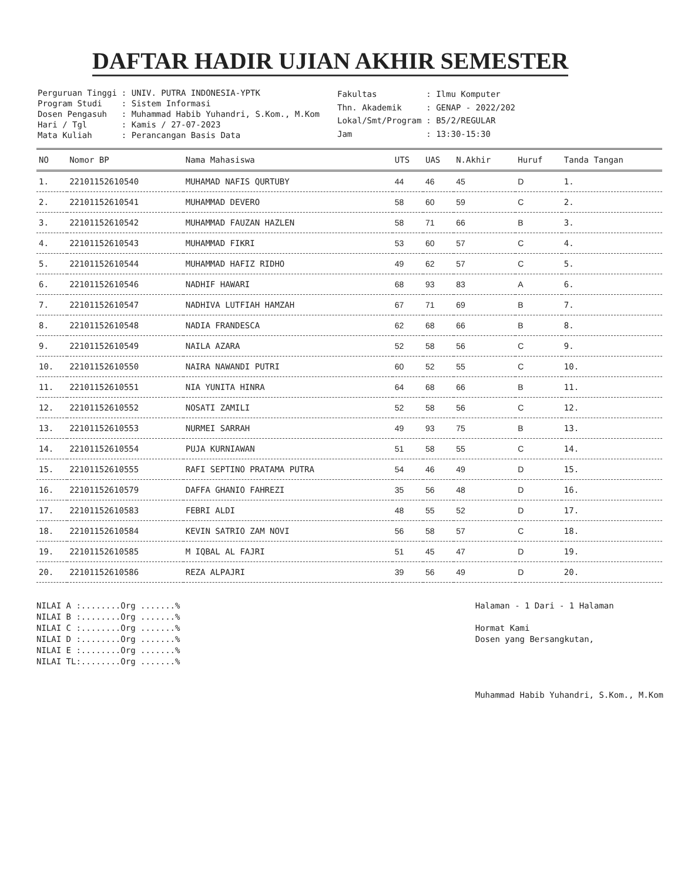DAFTAR HADIR UJIAN AKHIR SEMESTER
| Perguruan Tinggi | : UNIV. PUTRA INDONESIA-YPTK |
| Program Studi | : Sistem Informasi |
| Dosen Pengasuh | : Muhammad Habib Yuhandri, S.Kom., M.Kom |
| Hari / Tgl | : Kamis / 27-07-2023 |
| Mata Kuliah | : Perancangan Basis Data |
| Fakultas | : Ilmu Komputer |
| Thn. Akademik | : GENAP - 2022/202 |
| Lokal/Smt/Program | : B5/2/REGULAR |
| Jam | : 13:30-15:30 |
| NO | Nomor BP | Nama Mahasiswa | UTS | UAS | N.Akhir | Huruf | Tanda Tangan |
| --- | --- | --- | --- | --- | --- | --- | --- |
| 1. | 22101152610540 | MUHAMAD NAFIS QURTUBY | 44 | 46 | 45 | D | 1. |
| 2. | 22101152610541 | MUHAMMAD DEVERO | 58 | 60 | 59 | C | 2. |
| 3. | 22101152610542 | MUHAMMAD FAUZAN HAZLEN | 58 | 71 | 66 | B | 3. |
| 4. | 22101152610543 | MUHAMMAD FIKRI | 53 | 60 | 57 | C | 4. |
| 5. | 22101152610544 | MUHAMMAD HAFIZ RIDHO | 49 | 62 | 57 | C | 5. |
| 6. | 22101152610546 | NADHIF HAWARI | 68 | 93 | 83 | A | 6. |
| 7. | 22101152610547 | NADHIVA LUTFIAH HAMZAH | 67 | 71 | 69 | B | 7. |
| 8. | 22101152610548 | NADIA FRANDESCA | 62 | 68 | 66 | B | 8. |
| 9. | 22101152610549 | NAILA AZARA | 52 | 58 | 56 | C | 9. |
| 10. | 22101152610550 | NAIRA NAWANDI PUTRI | 60 | 52 | 55 | C | 10. |
| 11. | 22101152610551 | NIA YUNITA HINRA | 64 | 68 | 66 | B | 11. |
| 12. | 22101152610552 | NOSATI ZAMILI | 52 | 58 | 56 | C | 12. |
| 13. | 22101152610553 | NURMEI SARRAH | 49 | 93 | 75 | B | 13. |
| 14. | 22101152610554 | PUJA KURNIAWAN | 51 | 58 | 55 | C | 14. |
| 15. | 22101152610555 | RAFI SEPTINO PRATAMA PUTRA | 54 | 46 | 49 | D | 15. |
| 16. | 22101152610579 | DAFFA GHANIO FAHREZI | 35 | 56 | 48 | D | 16. |
| 17. | 22101152610583 | FEBRI ALDI | 48 | 55 | 52 | D | 17. |
| 18. | 22101152610584 | KEVIN SATRIO ZAM NOVI | 56 | 58 | 57 | C | 18. |
| 19. | 22101152610585 | M IQBAL AL FAJRI | 51 | 45 | 47 | D | 19. |
| 20. | 22101152610586 | REZA ALPAJRI | 39 | 56 | 49 | D | 20. |
NILAI A :........Org .......%
NILAI B :........Org .......%
NILAI C :........Org .......%
NILAI D :........Org .......%
NILAI E :........Org .......%
NILAI TL:........Org .......%
Halaman - 1 Dari - 1 Halaman
Hormat Kami
Dosen yang Bersangkutan,
Muhammad Habib Yuhandri, S.Kom., M.Kom